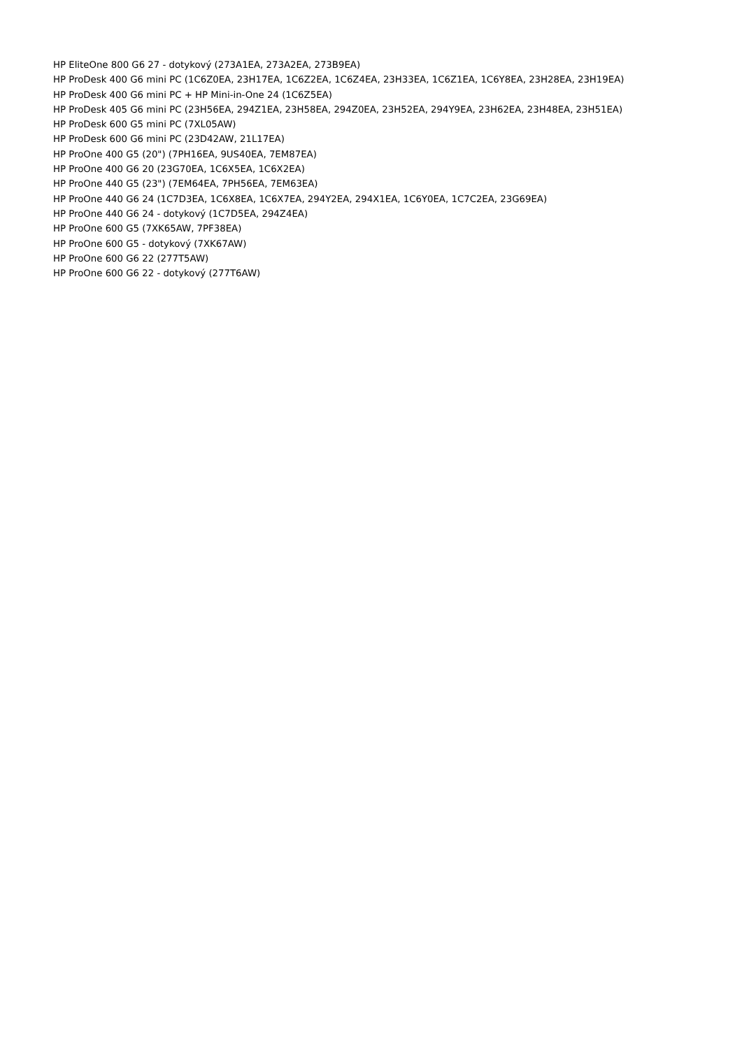HP EliteOne 800 G6 27 - dotykový (273A1EA, 273A2EA, 273B9EA)
HP ProDesk 400 G6 mini PC (1C6Z0EA, 23H17EA, 1C6Z2EA, 1C6Z4EA, 23H33EA, 1C6Z1EA, 1C6Y8EA, 23H28EA, 23H19EA)
HP ProDesk 400 G6 mini PC + HP Mini-in-One 24 (1C6Z5EA)
HP ProDesk 405 G6 mini PC (23H56EA, 294Z1EA, 23H58EA, 294Z0EA, 23H52EA, 294Y9EA, 23H62EA, 23H48EA, 23H51EA)
HP ProDesk 600 G5 mini PC (7XL05AW)
HP ProDesk 600 G6 mini PC (23D42AW, 21L17EA)
HP ProOne 400 G5 (20") (7PH16EA, 9US40EA, 7EM87EA)
HP ProOne 400 G6 20 (23G70EA, 1C6X5EA, 1C6X2EA)
HP ProOne 440 G5 (23") (7EM64EA, 7PH56EA, 7EM63EA)
HP ProOne 440 G6 24 (1C7D3EA, 1C6X8EA, 1C6X7EA, 294Y2EA, 294X1EA, 1C6Y0EA, 1C7C2EA, 23G69EA)
HP ProOne 440 G6 24 - dotykový (1C7D5EA, 294Z4EA)
HP ProOne 600 G5 (7XK65AW, 7PF38EA)
HP ProOne 600 G5 - dotykový (7XK67AW)
HP ProOne 600 G6 22 (277T5AW)
HP ProOne 600 G6 22 - dotykový (277T6AW)